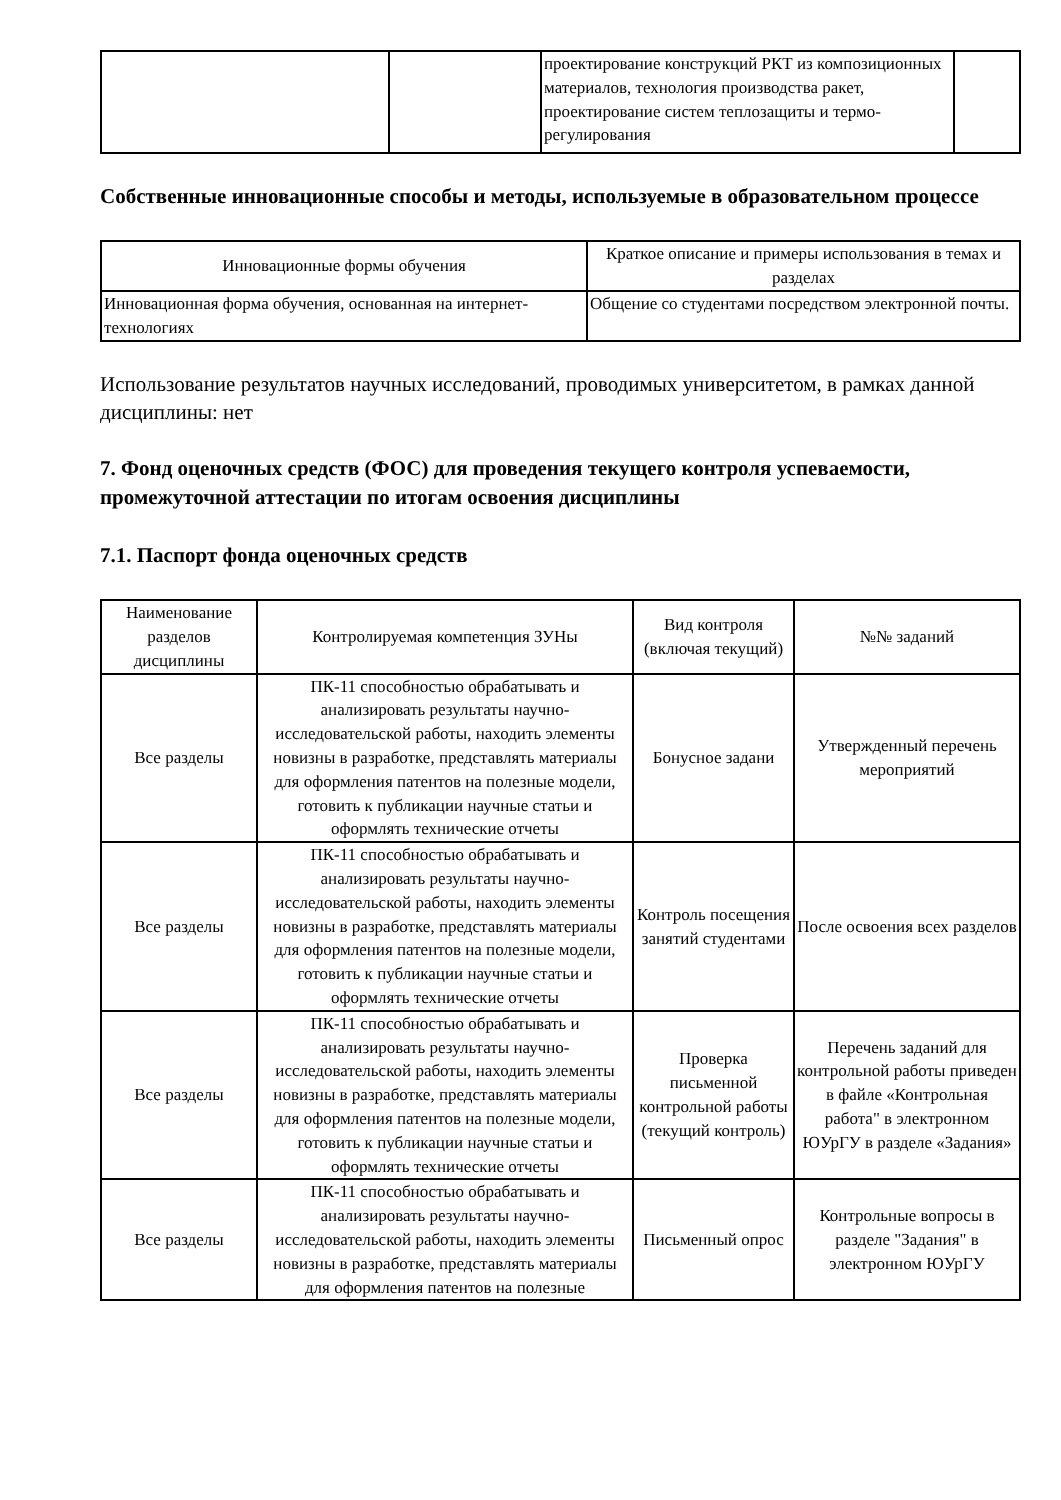| | | проектирование конструкций РКТ из композиционных материалов, технология производства ракет, проектирование систем теплозащиты и термо-регулирования | |
Собственные инновационные способы и методы, используемые в образовательном процессе
| Инновационные формы обучения | Краткое описание и примеры использования в темах и разделах |
| --- | --- |
| Инновационная форма обучения, основанная на интернет-технологиях | Общение со студентами посредством электронной почты. |
Использование результатов научных исследований, проводимых университетом, в рамках данной дисциплины: нет
7. Фонд оценочных средств (ФОС) для проведения текущего контроля успеваемости, промежуточной аттестации по итогам освоения дисциплины
7.1. Паспорт фонда оценочных средств
| Наименование разделов дисциплины | Контролируемая компетенция ЗУНы | Вид контроля (включая текущий) | №№ заданий |
| --- | --- | --- | --- |
| Все разделы | ПК-11 способностью обрабатывать и анализировать результаты научно-исследовательской работы, находить элементы новизны в разработке, представлять материалы для оформления патентов на полезные модели, готовить к публикации научные статьи и оформлять технические отчеты | Бонусное задани | Утвержденный перечень мероприятий |
| Все разделы | ПК-11 способностью обрабатывать и анализировать результаты научно-исследовательской работы, находить элементы новизны в разработке, представлять материалы для оформления патентов на полезные модели, готовить к публикации научные статьи и оформлять технические отчеты | Контроль посещения занятий студентами | После освоения всех разделов |
| Все разделы | ПК-11 способностью обрабатывать и анализировать результаты научно-исследовательской работы, находить элементы новизны в разработке, представлять материалы для оформления патентов на полезные модели, готовить к публикации научные статьи и оформлять технические отчеты | Проверка письменной контрольной работы (текущий контроль) | Перечень заданий для контрольной работы приведен в файле «Контрольная работа" в электронном ЮУрГУ в разделе «Задания» |
| Все разделы | ПК-11 способностью обрабатывать и анализировать результаты научно-исследовательской работы, находить элементы новизны в разработке, представлять материалы для оформления патентов на полезные | Письменный опрос | Контрольные вопросы в разделе "Задания" в электронном ЮУрГУ |